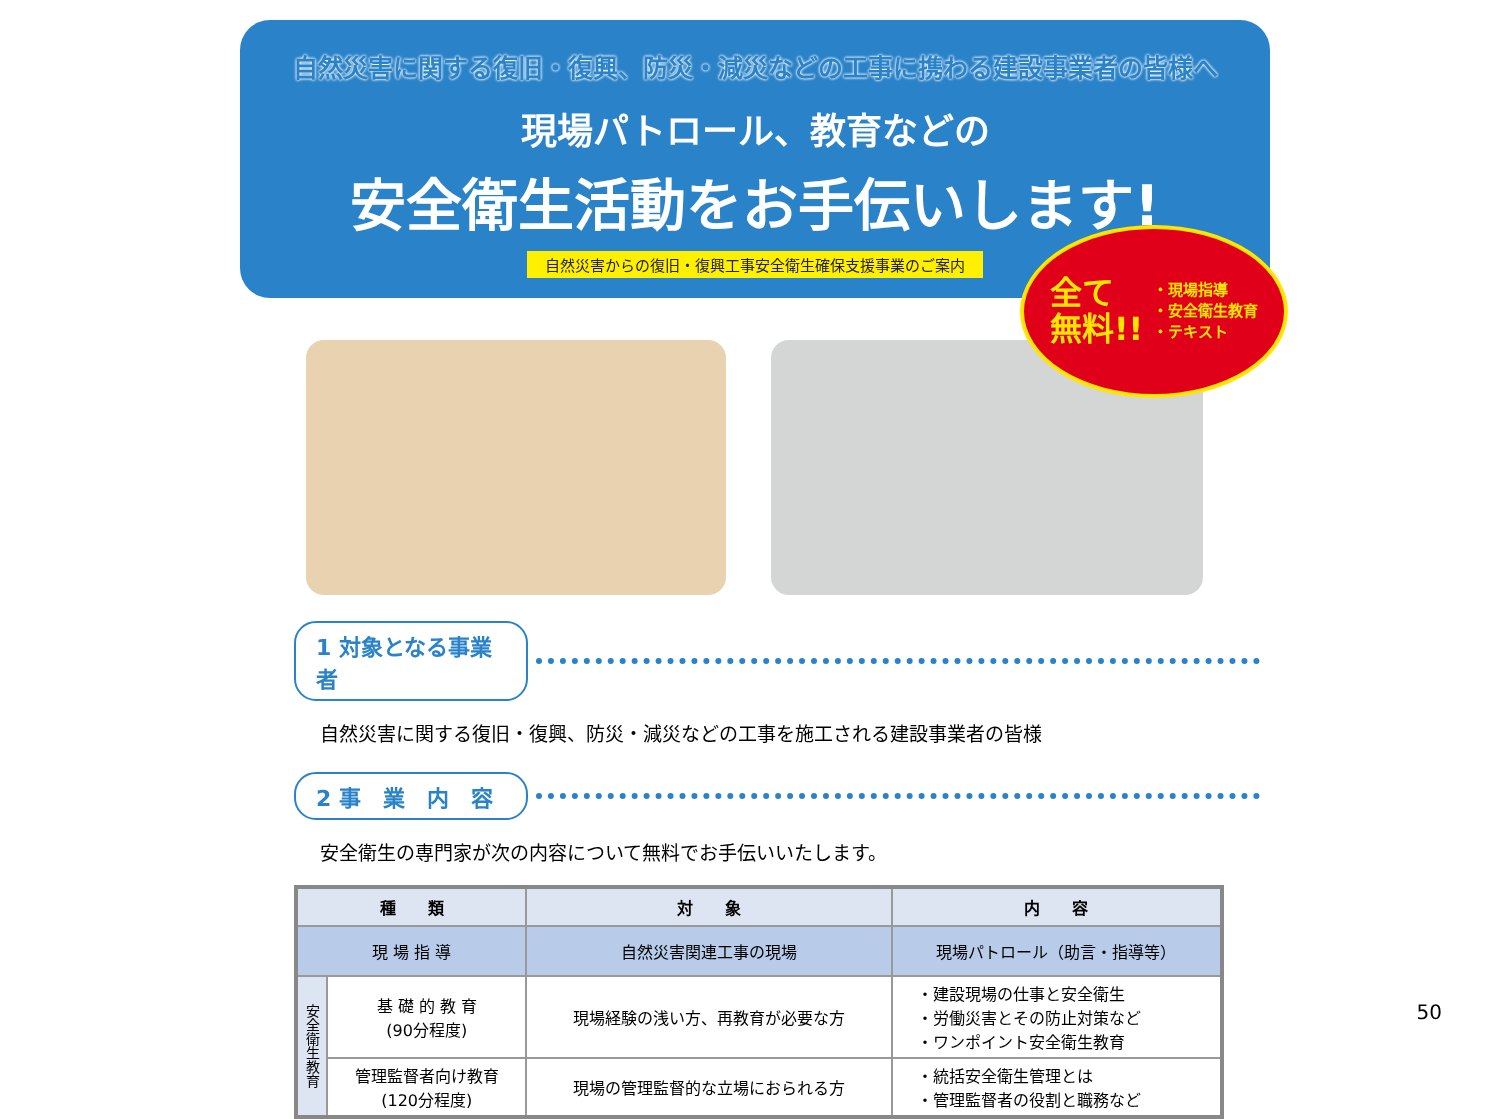自然災害に関する復旧・復興、防災・減災などの工事に携わる建設事業者の皆様へ
現場パトロール、教育などの
安全衛生活動をお手伝いします!
自然災害からの復旧・復興工事安全衛生確保支援事業のご案内
全て
無料!!
・現場指導
・安全衛生教育
・テキスト
1 対象となる事業者
自然災害に関する復旧・復興、防災・減災などの工事を施工される建設事業者の皆様
2 事　業　内　容
安全衛生の専門家が次の内容について無料でお手伝いいたします。
| 種 類 | | 対 象 | 内 容 |
| --- | --- | --- | --- |
| 現 場 指 導 | | 自然災害関連工事の現場 | 現場パトロール（助言・指導等） |
| 安全衛生教育 | 基 礎 的 教 育 (90分程度) | 現場経験の浅い方、再教育が必要な方 | ・建設現場の仕事と安全衛生 ・労働災害とその防止対策など ・ワンポイント安全衛生教育 |
| | 管理監督者向け教育 (120分程度) | 現場の管理監督的な立場におられる方 | ・統括安全衛生管理とは ・管理監督者の役割と職務など |
50